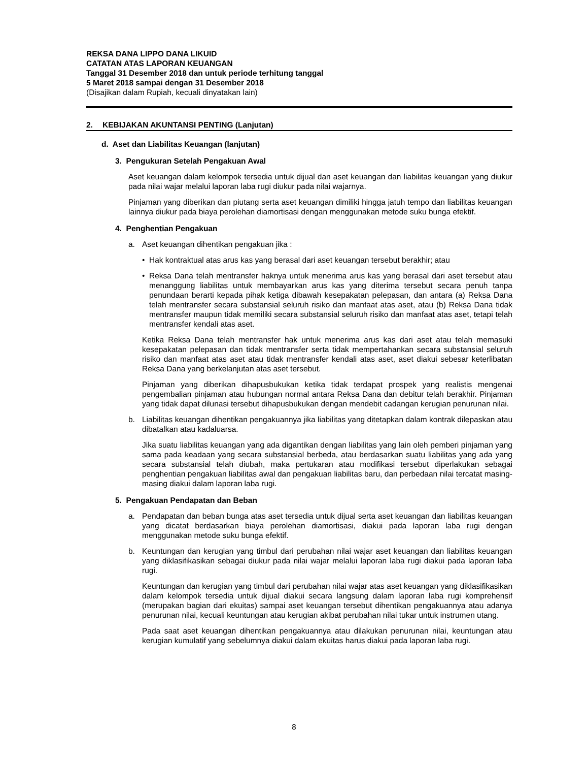REKSA DANA LIPPO DANA LIKUID
CATATAN ATAS LAPORAN KEUANGAN
Tanggal 31 Desember 2018 dan untuk periode terhitung tanggal
5 Maret 2018 sampai dengan 31 Desember 2018
(Disajikan dalam Rupiah, kecuali dinyatakan lain)
2. KEBIJAKAN AKUNTANSI PENTING (Lanjutan)
d. Aset dan Liabilitas Keuangan (lanjutan)
3. Pengukuran Setelah Pengakuan Awal
Aset keuangan dalam kelompok tersedia untuk dijual dan aset keuangan dan liabilitas keuangan yang diukur pada nilai wajar melalui laporan laba rugi diukur pada nilai wajarnya.
Pinjaman yang diberikan dan piutang serta aset keuangan dimiliki hingga jatuh tempo dan liabilitas keuangan lainnya diukur pada biaya perolehan diamortisasi dengan menggunakan metode suku bunga efektif.
4. Penghentian Pengakuan
a. Aset keuangan dihentikan pengakuan jika :
• Hak kontraktual atas arus kas yang berasal dari aset keuangan tersebut berakhir; atau
• Reksa Dana telah mentransfer haknya untuk menerima arus kas yang berasal dari aset tersebut atau menanggung liabilitas untuk membayarkan arus kas yang diterima tersebut secara penuh tanpa penundaan berarti kepada pihak ketiga dibawah kesepakatan pelepasan, dan antara (a) Reksa Dana telah mentransfer secara substansial seluruh risiko dan manfaat atas aset, atau (b) Reksa Dana tidak mentransfer maupun tidak memiliki secara substansial seluruh risiko dan manfaat atas aset, tetapi telah mentransfer kendali atas aset.
Ketika Reksa Dana telah mentransfer hak untuk menerima arus kas dari aset atau telah memasuki kesepakatan pelepasan dan tidak mentransfer serta tidak mempertahankan secara substansial seluruh risiko dan manfaat atas aset atau tidak mentransfer kendali atas aset, aset diakui sebesar keterlibatan Reksa Dana yang berkelanjutan atas aset tersebut.
Pinjaman yang diberikan dihapusbukukan ketika tidak terdapat prospek yang realistis mengenai pengembalian pinjaman atau hubungan normal antara Reksa Dana dan debitur telah berakhir. Pinjaman yang tidak dapat dilunasi tersebut dihapusbukukan dengan mendebit cadangan kerugian penurunan nilai.
b. Liabilitas keuangan dihentikan pengakuannya jika liabilitas yang ditetapkan dalam kontrak dilepaskan atau dibatalkan atau kadaluarsa.
Jika suatu liabilitas keuangan yang ada digantikan dengan liabilitas yang lain oleh pemberi pinjaman yang sama pada keadaan yang secara substansial berbeda, atau berdasarkan suatu liabilitas yang ada yang secara substansial telah diubah, maka pertukaran atau modifikasi tersebut diperlakukan sebagai penghentian pengakuan liabilitas awal dan pengakuan liabilitas baru, dan perbedaan nilai tercatat masing-masing diakui dalam laporan laba rugi.
5. Pengakuan Pendapatan dan Beban
a. Pendapatan dan beban bunga atas aset tersedia untuk dijual serta aset keuangan dan liabilitas keuangan yang dicatat berdasarkan biaya perolehan diamortisasi, diakui pada laporan laba rugi dengan menggunakan metode suku bunga efektif.
b. Keuntungan dan kerugian yang timbul dari perubahan nilai wajar aset keuangan dan liabilitas keuangan yang diklasifikasikan sebagai diukur pada nilai wajar melalui laporan laba rugi diakui pada laporan laba rugi.
Keuntungan dan kerugian yang timbul dari perubahan nilai wajar atas aset keuangan yang diklasifikasikan dalam kelompok tersedia untuk dijual diakui secara langsung dalam laporan laba rugi komprehensif (merupakan bagian dari ekuitas) sampai aset keuangan tersebut dihentikan pengakuannya atau adanya penurunan nilai, kecuali keuntungan atau kerugian akibat perubahan nilai tukar untuk instrumen utang.
Pada saat aset keuangan dihentikan pengakuannya atau dilakukan penurunan nilai, keuntungan atau kerugian kumulatif yang sebelumnya diakui dalam ekuitas harus diakui pada laporan laba rugi.
8